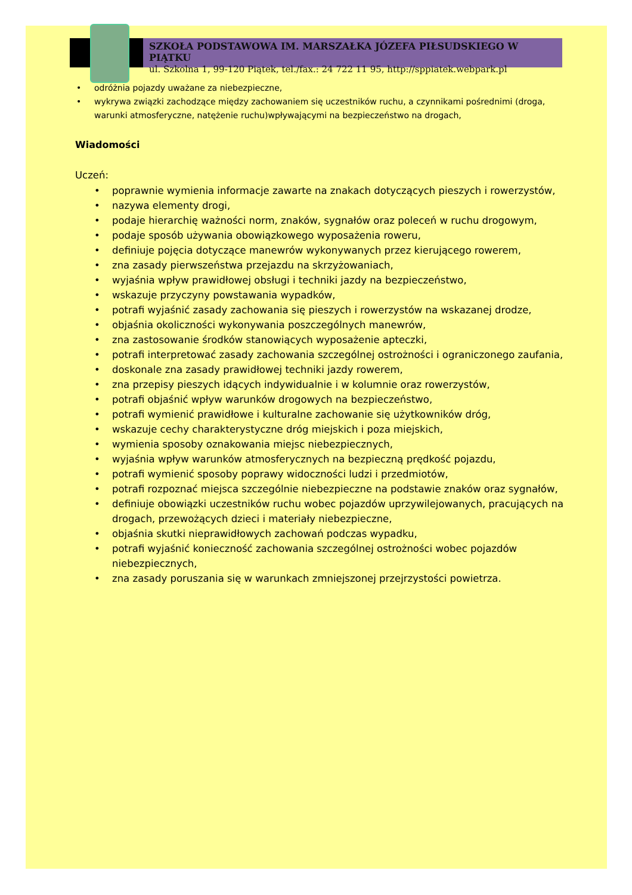SZKOŁA PODSTAWOWA IM. MARSZAŁKA JÓZEFA PIŁSUDSKIEGO W PIĄTKU
ul. Szkolna 1, 99-120 Piątek, tel./fax.: 24 722 11 95, http://sppiatek.webpark.pl
• odróżnia pojazdy uważane za niebezpieczne,
• wykrywa związki zachodzące między zachowaniem się uczestników ruchu, a czynnikami pośrednimi (droga, warunki atmosferyczne, natężenie ruchu)wpływającymi na bezpieczeństwo na drogach,
Wiadomości
Uczeń:
• poprawnie wymienia informacje zawarte na znakach dotyczących pieszych i rowerzystów,
• nazywa elementy drogi,
• podaje hierarchię ważności norm, znaków, sygnałów oraz poleceń w ruchu drogowym,
• podaje sposób używania obowiązkowego wyposażenia roweru,
• definiuje pojęcia dotyczące manewrów wykonywanych przez kierującego rowerem,
• zna zasady pierwszeństwa przejazdu na skrzyżowaniach,
• wyjaśnia wpływ prawidłowej obsługi i techniki jazdy na bezpieczeństwo,
• wskazuje przyczyny powstawania wypadków,
• potrafi wyjaśnić zasady zachowania się pieszych i rowerzystów na wskazanej drodze,
• objaśnia okoliczności wykonywania poszczególnych manewrów,
• zna zastosowanie środków stanowiących wyposażenie apteczki,
• potrafi interpretować zasady zachowania szczególnej ostrożności i ograniczonego zaufania,
• doskonale zna zasady prawidłowej techniki jazdy rowerem,
• zna przepisy pieszych idących indywidualnie i w kolumnie oraz rowerzystów,
• potrafi objaśnić wpływ warunków drogowych na bezpieczeństwo,
• potrafi wymienić prawidłowe i kulturalne zachowanie się użytkowników dróg,
• wskazuje cechy charakterystyczne dróg miejskich i poza miejskich,
• wymienia sposoby oznakowania miejsc niebezpiecznych,
• wyjaśnia wpływ warunków atmosferycznych na bezpieczną prędkość pojazdu,
• potrafi wymienić sposoby poprawy widoczności ludzi i przedmiotów,
• potrafi rozpoznać miejsca szczególnie niebezpieczne na podstawie znaków oraz sygnałów,
• definiuje obowiązki uczestników ruchu wobec pojazdów uprzywilejowanych, pracujących na drogach, przewożących dzieci i materiały niebezpieczne,
• objaśnia skutki nieprawidłowych zachowań podczas wypadku,
• potrafi wyjaśnić konieczność zachowania szczególnej ostrożności wobec pojazdów niebezpiecznych,
• zna zasady poruszania się w warunkach zmniejszonej przejrzystości powietrza.